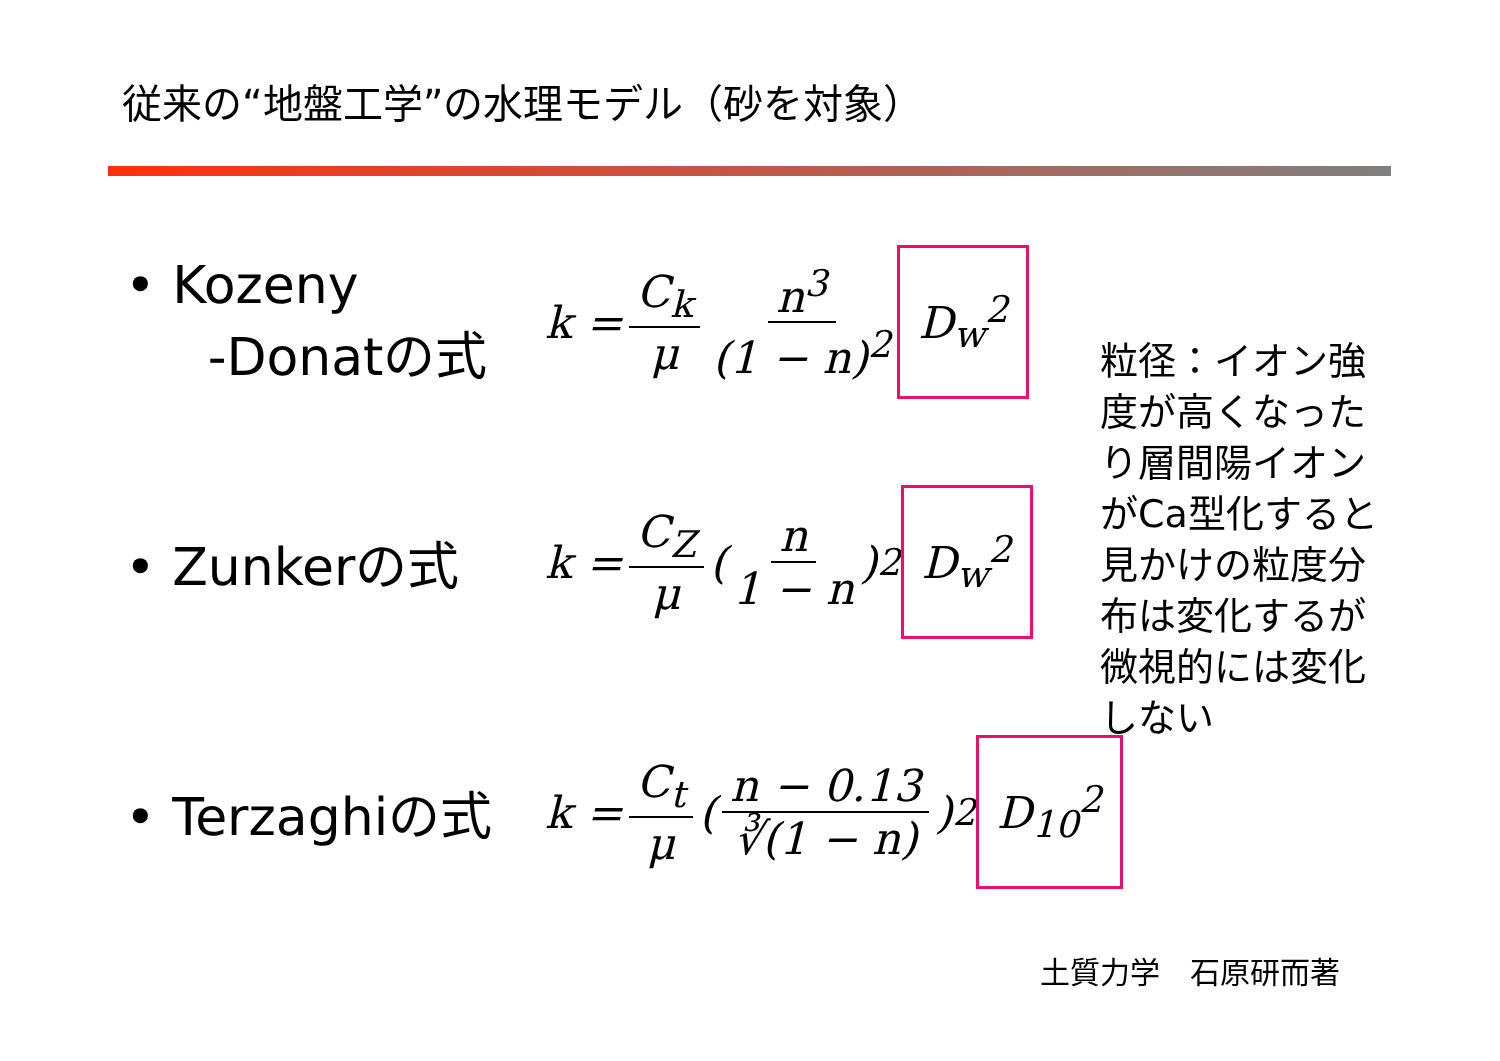従来の“地盤工学”の水理モデル（砂を対象）
• Kozeny
-Donatの式
k = C<sub>k</sub> μ n<sup>3</sup> (1 − n)<sup>2</sup> D<sub>w</sub><sup>2</sup>
• Zunkerの式
k = C<sub>Z</sub> μ ( n 1 − n )<sup>2</sup> D<sub>w</sub><sup>2</sup>
• Terzaghiの式
k = C<sub>t</sub> μ ( n − 0.13 ∛(1 − n) )<sup>2</sup> D<sub>10</sub><sup>2</sup>
粒径：イオン強度が高くなったり層間陽イオンがCa型化すると見かけの粒度分布は変化するが微視的には変化しない
土質力学　石原研而著